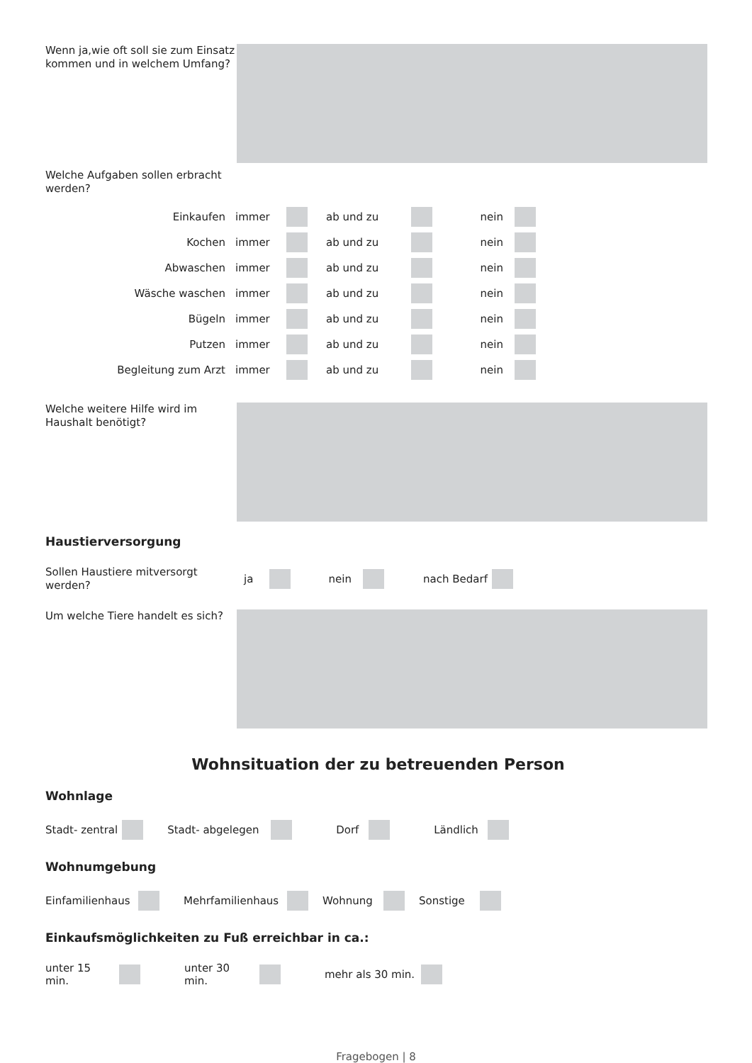Wenn ja,wie oft soll sie zum Einsatz kommen und in welchem Umfang?
Welche Aufgaben sollen erbracht werden?
Einkaufen immer ab und zu nein
Kochen immer ab und zu nein
Abwaschen immer ab und zu nein
Wäsche waschen immer ab und zu nein
Bügeln immer ab und zu nein
Putzen immer ab und zu nein
Begleitung zum Arzt immer ab und zu nein
Welche weitere Hilfe wird im Haushalt benötigt?
Haustierversorgung
Sollen Haustiere mitversorgt werden?
ja nein nach Bedarf
Um welche Tiere handelt es sich?
Wohnsituation der zu betreuenden Person
Wohnlage
Stadt- zentral Stadt- abgelegen Dorf Ländlich
Wohnumgebung
Einfamilienhaus Mehrfamilienhaus Wohnung Sonstige
Einkaufsmöglichkeiten zu Fuß erreichbar in ca.:
unter 15 min. unter 30 min. mehr als 30 min.
Fragebogen | 8